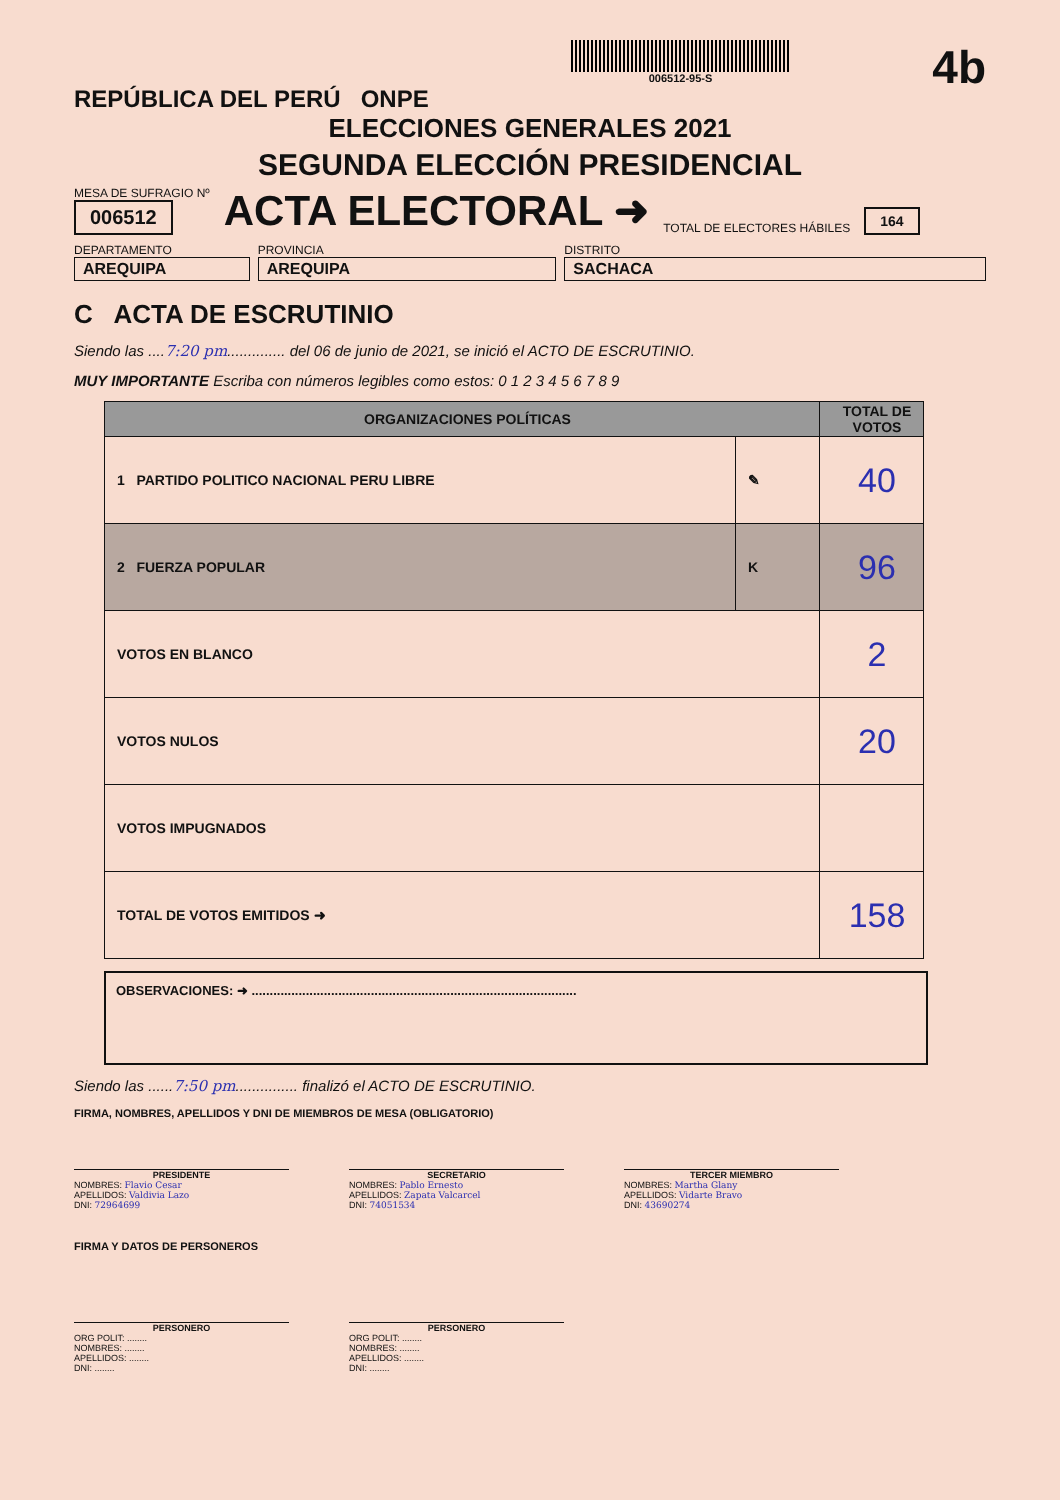REPÚBLICA DEL PERÚ ONPE
006512-95-S
4b
ELECCIONES GENERALES 2021
SEGUNDA ELECCIÓN PRESIDENCIAL
MESA DE SUFRAGIO Nº
006512
ACTA ELECTORAL ➜
TOTAL DE ELECTORES HÁBILES
164
DEPARTAMENTO
AREQUIPA
PROVINCIA
AREQUIPA
DISTRITO
SACHACA
C ACTA DE ESCRUTINIO
Siendo las ....7:20 pm.............. del 06 de junio de 2021, se inició el ACTO DE ESCRUTINIO.
MUY IMPORTANTE Escriba con números legibles como estos: 0 1 2 3 4 5 6 7 8 9
| ORGANIZACIONES POLÍTICAS | | TOTAL DE VOTOS |
| --- | --- | --- |
| 1 PARTIDO POLITICO NACIONAL PERU LIBRE | ✎ | 40 |
| 2 FUERZA POPULAR | K | 96 |
| VOTOS EN BLANCO | | 2 |
| VOTOS NULOS | | 20 |
| VOTOS IMPUGNADOS | | |
| TOTAL DE VOTOS EMITIDOS ➜ | | 158 |
OBSERVACIONES: ➜ ..........................................................................................
Siendo las ......7:50 pm............... finalizó el ACTO DE ESCRUTINIO.
FIRMA, NOMBRES, APELLIDOS Y DNI DE MIEMBROS DE MESA (OBLIGATORIO)
PRESIDENTE
NOMBRES: Flavio Cesar
APELLIDOS: Valdivia Lazo
DNI: 72964699
SECRETARIO
NOMBRES: Pablo Ernesto
APELLIDOS: Zapata Valcarcel
DNI: 74051534
TERCER MIEMBRO
NOMBRES: Martha Glany
APELLIDOS: Vidarte Bravo
DNI: 43690274
FIRMA Y DATOS DE PERSONEROS
PERSONERO
ORG POLIT: ........
NOMBRES: ........
APELLIDOS: ........
DNI: ........
PERSONERO
ORG POLIT: ........
NOMBRES: ........
APELLIDOS: ........
DNI: ........